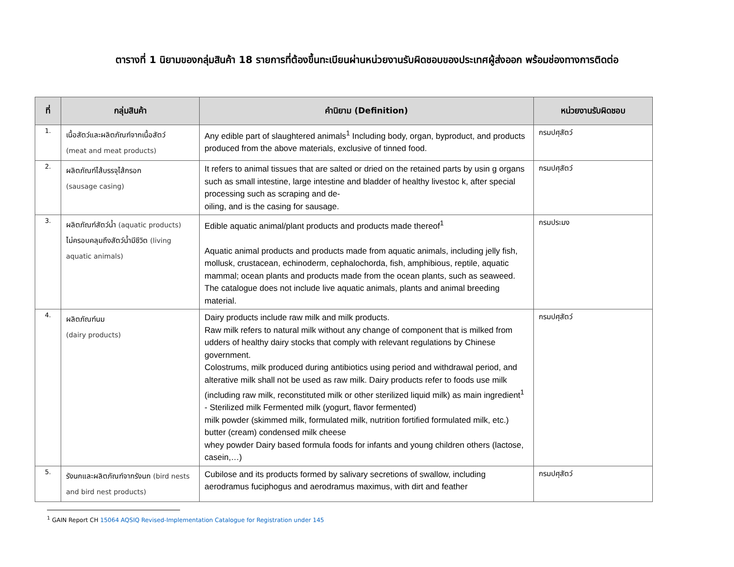ตารางที่ 1 นิยามของกลุ่มสินค้า 18 รายการที่ต้องขึ้นทะเบียนผ่านหน่วยงานรับผิดชอบของประเทศผู้ส่งออก พร้อมช่องทางการติดต่อ
| ที่ | กลุ่มสินค้า | คำนิยาม (Definition) | หน่วยงานรับผิดชอบ |
| --- | --- | --- | --- |
| 1. | เนื้อสัตว์และผลิตภัณฑ์จากเนื้อสัตว์ (meat and meat products) | Any edible part of slaughtered animals<sup>1</sup> Including body, organ, byproduct, and products produced from the above materials, exclusive of tinned food. | กรมปศุสัตว์ |
| 2. | ผลิตภัณฑ์ไส้บรรจุไส้กรอก (sausage casing) | It refers to animal tissues that are salted or dried on the retained parts by usin g organs such as small intestine, large intestine and bladder of healthy livestoc k, after special processing such as scraping and de- oiling, and is the casing for sausage. | กรมปศุสัตว์ |
| 3. | ผลิตภัณฑ์สัตว์น้ำ (aquatic products) ไม่ครอบคลุมถึงสัตว์น้ำมีชีวิต (living aquatic animals) | Edible aquatic animal/plant products and products made thereof<sup>1</sup> Aquatic animal products and products made from aquatic animals, including jelly fish, mollusk, crustacean, echinoderm, cephalochorda, fish, amphibious, reptile, aquatic mammal; ocean plants and products made from the ocean plants, such as seaweed. The catalogue does not include live aquatic animals, plants and animal breeding material. | กรมประมง |
| 4. | ผลิตภัณฑ์นม (dairy products) | Dairy products include raw milk and milk products. Raw milk refers to natural milk without any change of component that is milked from udders of healthy dairy stocks that comply with relevant regulations by Chinese government. Colostrums, milk produced during antibiotics using period and withdrawal period, and alterative milk shall not be used as raw milk. Dairy products refer to foods use milk (including raw milk, reconstituted milk or other sterilized liquid milk) as main ingredient<sup>1</sup> - Sterilized milk Fermented milk (yogurt, flavor fermented) milk powder (skimmed milk, formulated milk, nutrition fortified formulated milk, etc.) butter (cream) condensed milk cheese whey powder Dairy based formula foods for infants and young children others (lactose, casein,…) | กรมปศุสัตว์ |
| 5. | รังนกและผลิตภัณฑ์จากรังนก (bird nests and bird nest products) | Cubilose and its products formed by salivary secretions of swallow, including aerodramus fuciphogus and aerodramus maximus, with dirt and feather | กรมปศุสัตว์ |
<sup>1</sup> GAIN Report CH 15064 AQSIQ Revised-Implementation Catalogue for Registration under 145